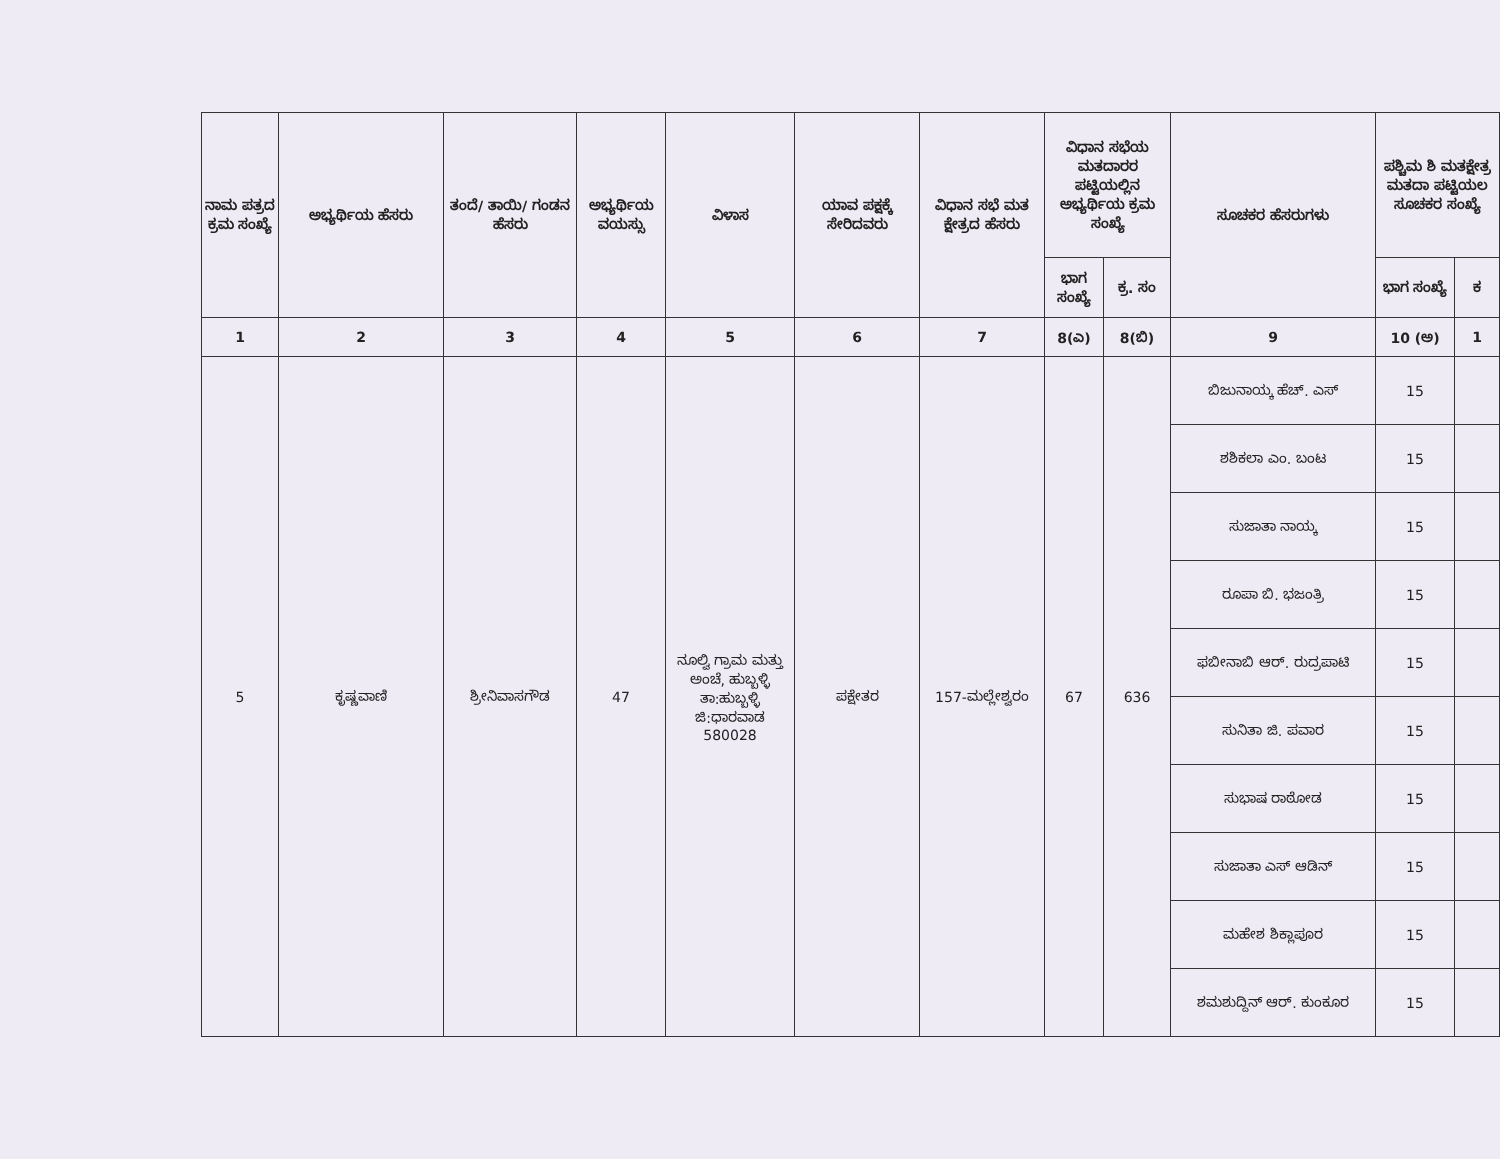| ನಾಮ ಪತ್ರದ ಕ್ರಮ ಸಂಖ್ಯೆ | ಅಭ್ಯರ್ಥಿಯ ಹೆಸರು | ತಂದೆ/ ತಾಯಿ/ ಗಂಡನ ಹೆಸರು | ಅಭ್ಯರ್ಥಿಯ ವಯಸ್ಸು | ವಿಳಾಸ | ಯಾವ ಪಕ್ಷಕ್ಕೆ ಸೇರಿದವರು | ವಿಧಾನ ಸಭೆ ಮತ ಕ್ಷೇತ್ರದ ಹೆಸರು | ವಿಧಾನ ಸಭೆಯ ಮತದಾರರ ಪಟ್ಟಿಯಲ್ಲಿನ ಅಭ್ಯರ್ಥಿಯ ಕ್ರಮ ಸಂಖ್ಯೆ | | ಸೂಚಕರ ಹೆಸರುಗಳು | ಪಶ್ಚಿಮ ಶಿ ಮತಕ್ಷೇತ್ರ ಮತದಾ ಪಟ್ಟಿಯಲ ಸೂಚಕರ ಸಂಖ್ಯೆ | |
| --- | --- | --- | --- | --- | --- | --- | --- | --- | --- | --- | --- |
| | | | | | | | ಭಾಗ ಸಂಖ್ಯೆ | ಕ್ರ. ಸಂ | | ಭಾಗ ಸಂಖ್ಯೆ | ಕ |
| 1 | 2 | 3 | 4 | 5 | 6 | 7 | 8(ಎ) | 8(ಬಿ) | 9 | 10 (ಅ) | 1 |
| 5 | ಕೃಷ್ಣವಾಣಿ | ಶ್ರೀನಿವಾಸಗೌಡ | 47 | ನೂಲ್ವಿ ಗ್ರಾಮ ಮತ್ತು ಅಂಚೆ, ಹುಬ್ಬಳ್ಳಿ ತಾ:ಹುಬ್ಬಳ್ಳಿ ಜಿ:ಧಾರವಾಡ 580028 | ಪಕ್ಷೇತರ | 157-ಮಲ್ಲೇಶ್ವರಂ | 67 | 636 | ಬಿಜುನಾಯ್ಕ ಹೆಚ್. ಎಸ್ | 15 | |
| | | | | | | | | | ಶಶಿಕಲಾ ಎಂ. ಬಂಟ | 15 | |
| | | | | | | | | | ಸುಜಾತಾ ನಾಯ್ಕ | 15 | |
| | | | | | | | | | ರೂಪಾ ಬಿ. ಭಜಂತ್ರಿ | 15 | |
| | | | | | | | | | ಫಬೀನಾಬಿ ಆರ್. ರುದ್ರಪಾಟಿ | 15 | |
| | | | | | | | | | ಸುನಿತಾ ಜಿ. ಪವಾರ | 15 | |
| | | | | | | | | | ಸುಭಾಷ ರಾಠೋಡ | 15 | |
| | | | | | | | | | ಸುಜಾತಾ ಎಸ್ ಆಡಿನ್ | 15 | |
| | | | | | | | | | ಮಹೇಶ ಶಿಕ್ಲಾಪೂರ | 15 | |
| | | | | | | | | | ಶಮಶುದ್ದಿನ್ ಆರ್. ಕುಂಕೂರ | 15 | |